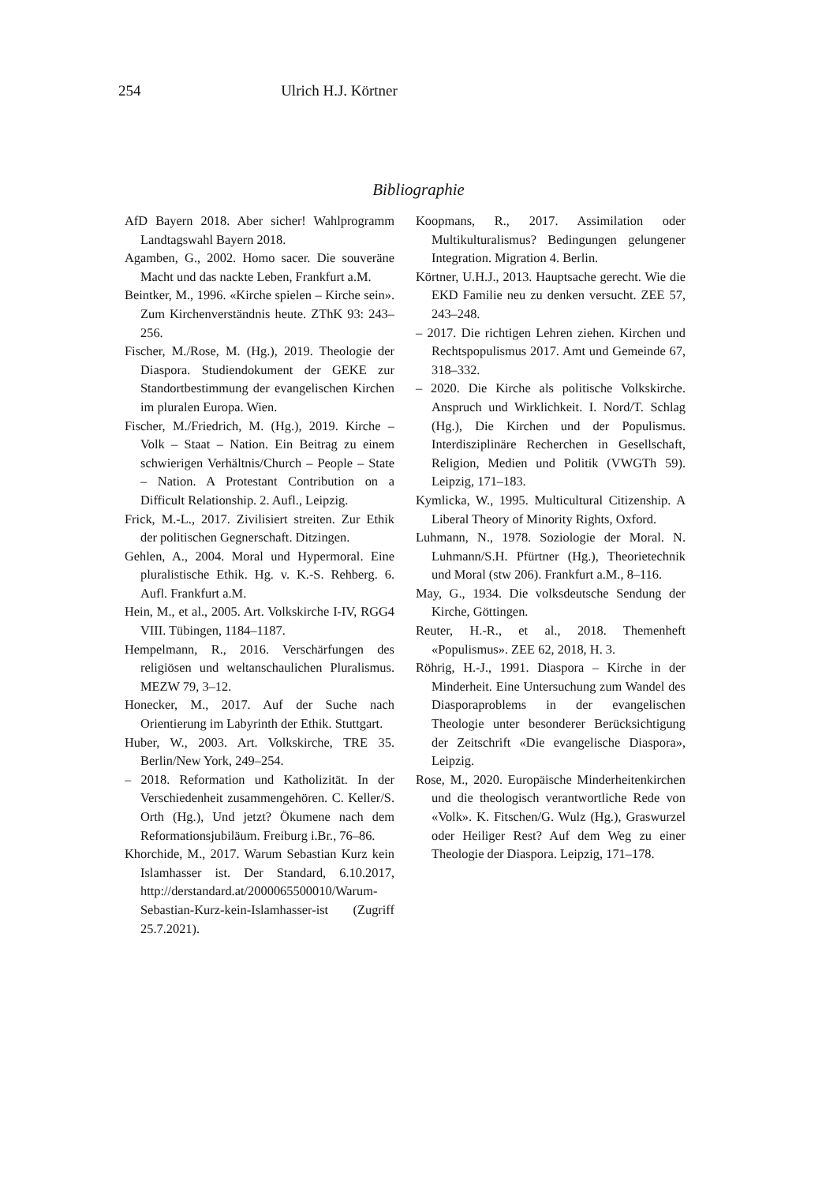254 Ulrich H.J. Körtner
Bibliographie
AfD Bayern 2018. Aber sicher! Wahlprogramm Landtagswahl Bayern 2018.
Agamben, G., 2002. Homo sacer. Die souveräne Macht und das nackte Leben, Frankfurt a.M.
Beintker, M., 1996. «Kirche spielen – Kirche sein». Zum Kirchenverständnis heute. ZThK 93: 243–256.
Fischer, M./Rose, M. (Hg.), 2019. Theologie der Diaspora. Studiendokument der GEKE zur Standortbestimmung der evangelischen Kirchen im pluralen Europa. Wien.
Fischer, M./Friedrich, M. (Hg.), 2019. Kirche – Volk – Staat – Nation. Ein Beitrag zu einem schwierigen Verhältnis/Church – People – State – Nation. A Protestant Contribution on a Difficult Relationship. 2. Aufl., Leipzig.
Frick, M.-L., 2017. Zivilisiert streiten. Zur Ethik der politischen Gegnerschaft. Ditzingen.
Gehlen, A., 2004. Moral und Hypermoral. Eine pluralistische Ethik. Hg. v. K.-S. Rehberg. 6. Aufl. Frankfurt a.M.
Hein, M., et al., 2005. Art. Volkskirche I-IV, RGG4 VIII. Tübingen, 1184–1187.
Hempelmann, R., 2016. Verschärfungen des religiösen und weltanschaulichen Pluralismus. MEZW 79, 3–12.
Honecker, M., 2017. Auf der Suche nach Orientierung im Labyrinth der Ethik. Stuttgart.
Huber, W., 2003. Art. Volkskirche, TRE 35. Berlin/New York, 249–254.
– 2018. Reformation und Katholizität. In der Verschiedenheit zusammengehören. C. Keller/S. Orth (Hg.), Und jetzt? Ökumene nach dem Reformationsjubiläum. Freiburg i.Br., 76–86.
Khorchide, M., 2017. Warum Sebastian Kurz kein Islamhasser ist. Der Standard, 6.10.2017, http://derstandard.at/2000065500010/Warum-Sebastian-Kurz-kein-Islamhasser-ist (Zugriff 25.7.2021).
Koopmans, R., 2017. Assimilation oder Multikulturalismus? Bedingungen gelungener Integration. Migration 4. Berlin.
Körtner, U.H.J., 2013. Hauptsache gerecht. Wie die EKD Familie neu zu denken versucht. ZEE 57, 243–248.
– 2017. Die richtigen Lehren ziehen. Kirchen und Rechtspopulismus 2017. Amt und Gemeinde 67, 318–332.
– 2020. Die Kirche als politische Volkskirche. Anspruch und Wirklichkeit. I. Nord/T. Schlag (Hg.), Die Kirchen und der Populismus. Interdisziplinäre Recherchen in Gesellschaft, Religion, Medien und Politik (VWGTh 59). Leipzig, 171–183.
Kymlicka, W., 1995. Multicultural Citizenship. A Liberal Theory of Minority Rights, Oxford.
Luhmann, N., 1978. Soziologie der Moral. N. Luhmann/S.H. Pfürtner (Hg.), Theorietechnik und Moral (stw 206). Frankfurt a.M., 8–116.
May, G., 1934. Die volksdeutsche Sendung der Kirche, Göttingen.
Reuter, H.-R., et al., 2018. Themenheft «Populismus». ZEE 62, 2018, H. 3.
Röhrig, H.-J., 1991. Diaspora – Kirche in der Minderheit. Eine Untersuchung zum Wandel des Diasporaproblems in der evangelischen Theologie unter besonderer Berücksichtigung der Zeitschrift «Die evangelische Diaspora», Leipzig.
Rose, M., 2020. Europäische Minderheitenkirchen und die theologisch verantwortliche Rede von «Volk». K. Fitschen/G. Wulz (Hg.), Graswurzel oder Heiliger Rest? Auf dem Weg zu einer Theologie der Diaspora. Leipzig, 171–178.